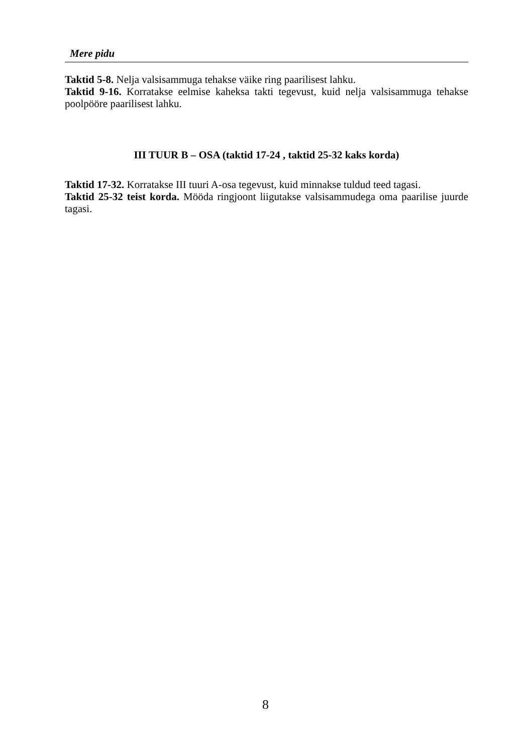Mere pidu
Taktid 5-8. Nelja valsisammuga tehakse väike ring paarilisest lahku.
Taktid 9-16. Korratakse eelmise kaheksa takti tegevust, kuid nelja valsisammuga tehakse poolpööre paarilisest lahku.
III TUUR B – OSA (taktid 17-24 , taktid 25-32 kaks korda)
Taktid 17-32. Korratakse III tuuri A-osa tegevust, kuid minnakse tuldud teed tagasi.
Taktid 25-32 teist korda. Mööda ringjoont liigutakse valsisammudega oma paarilise juurde tagasi.
8